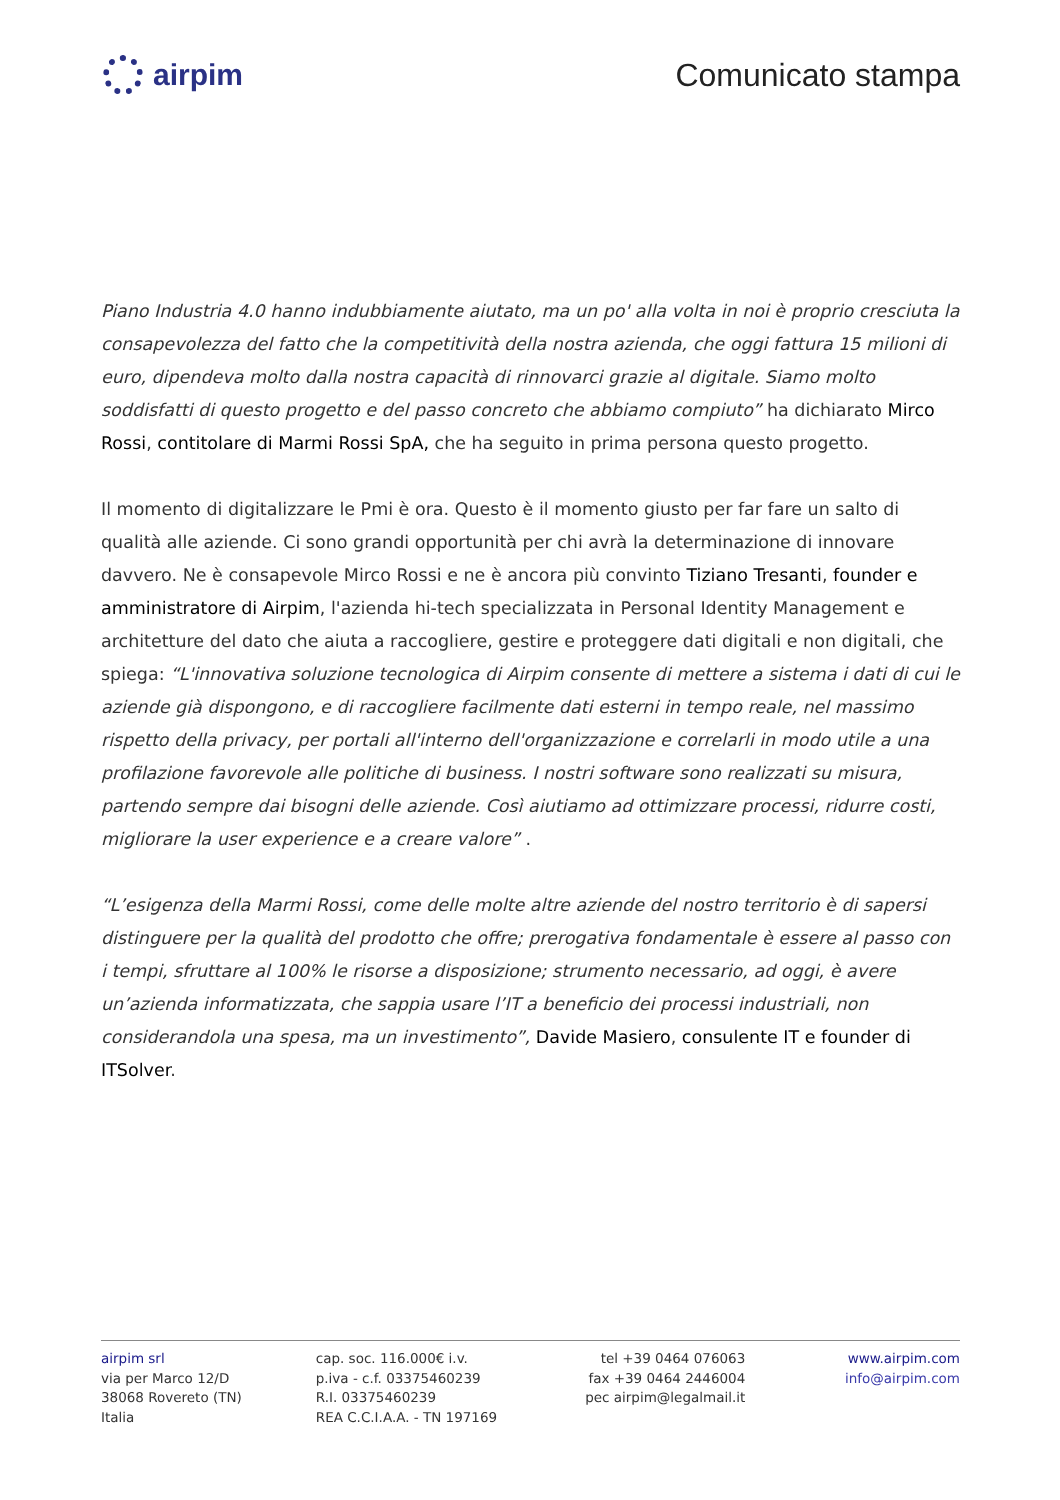airpim Comunicato stampa
Piano Industria 4.0 hanno indubbiamente aiutato, ma un po' alla volta in noi è proprio cresciuta la consapevolezza del fatto che la competitività della nostra azienda, che oggi fattura 15 milioni di euro, dipendeva molto dalla nostra capacità di rinnovarci grazie al digitale. Siamo molto soddisfatti di questo progetto e del passo concreto che abbiamo compiuto” ha dichiarato Mirco Rossi, contitolare di Marmi Rossi SpA, che ha seguito in prima persona questo progetto.
Il momento di digitalizzare le Pmi è ora. Questo è il momento giusto per far fare un salto di qualità alle aziende. Ci sono grandi opportunità per chi avrà la determinazione di innovare davvero. Ne è consapevole Mirco Rossi e ne è ancora più convinto Tiziano Tresanti, founder e amministratore di Airpim, l'azienda hi-tech specializzata in Personal Identity Management e architetture del dato che aiuta a raccogliere, gestire e proteggere dati digitali e non digitali, che spiega: “L'innovativa soluzione tecnologica di Airpim consente di mettere a sistema i dati di cui le aziende già dispongono, e di raccogliere facilmente dati esterni in tempo reale, nel massimo rispetto della privacy, per portali all'interno dell'organizzazione e correlarli in modo utile a una profilazione favorevole alle politiche di business. I nostri software sono realizzati su misura, partendo sempre dai bisogni delle aziende. Così aiutiamo ad ottimizzare processi, ridurre costi, migliorare la user experience e a creare valore” .
“L’esigenza della Marmi Rossi, come delle molte altre aziende del nostro territorio è di sapersi distinguere per la qualità del prodotto che offre; prerogativa fondamentale è essere al passo con i tempi, sfruttare al 100% le risorse a disposizione; strumento necessario, ad oggi, è avere un’azienda informatizzata, che sappia usare l’IT a beneficio dei processi industriali, non considerandola una spesa, ma un investimento”, Davide Masiero, consulente IT e founder di ITSolver.
airpim srl
via per Marco 12/D
38068 Rovereto (TN)
Italia
cap. soc. 116.000€ i.v.
p.iva - c.f. 03375460239
R.I. 03375460239
REA C.C.I.A.A. - TN 197169
tel +39 0464 076063
fax +39 0464 2446004
pec airpim@legalmail.it
www.airpim.com
info@airpim.com